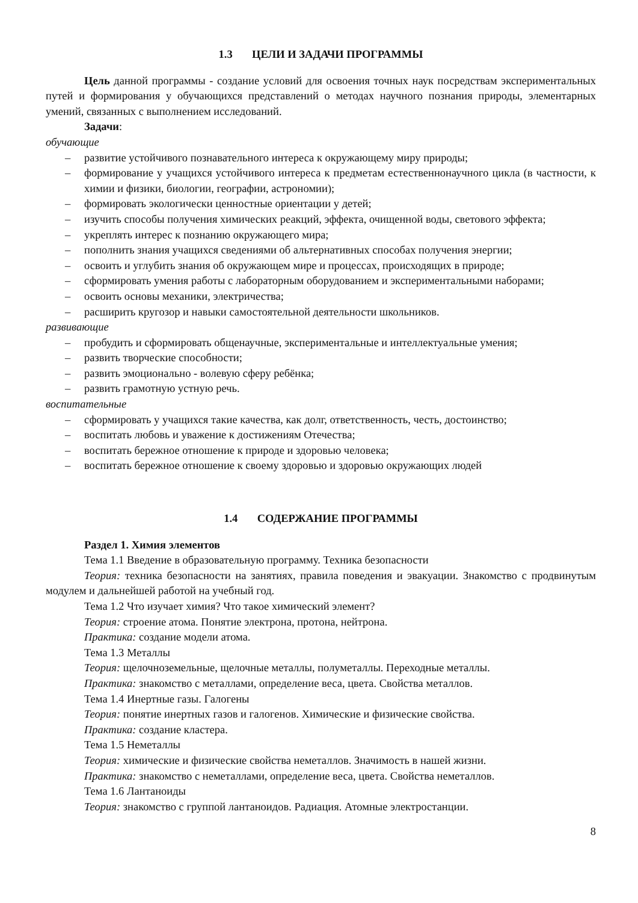1.3 ЦЕЛИ И ЗАДАЧИ ПРОГРАММЫ
Цель данной программы - создание условий для освоения точных наук посредствам экспериментальных путей и формирования у обучающихся представлений о методах научного познания природы, элементарных умений, связанных с выполнением исследований.
Задачи:
обучающие
– развитие устойчивого познавательного интереса к окружающему миру природы;
– формирование у учащихся устойчивого интереса к предметам естественнонаучного цикла (в частности, к химии и физики, биологии, географии, астрономии);
– формировать экологически ценностные ориентации у детей;
– изучить способы получения химических реакций, эффекта, очищенной воды, светового эффекта;
– укреплять интерес к познанию окружающего мира;
– пополнить знания учащихся сведениями об альтернативных способах получения энергии;
– освоить и углубить знания об окружающем мире и процессах, происходящих в природе;
– сформировать умения работы с лабораторным оборудованием и экспериментальными наборами;
– освоить основы механики, электричества;
– расширить кругозор и навыки самостоятельной деятельности школьников.
развивающие
– пробудить и сформировать общенаучные, экспериментальные и интеллектуальные умения;
– развить творческие способности;
– развить эмоционально - волевую сферу ребёнка;
– развить грамотную устную речь.
воспитательные
– сформировать у учащихся такие качества, как долг, ответственность, честь, достоинство;
– воспитать любовь и уважение к достижениям Отечества;
– воспитать бережное отношение к природе и здоровью человека;
– воспитать бережное отношение к своему здоровью и здоровью окружающих людей
1.4 СОДЕРЖАНИЕ ПРОГРАММЫ
Раздел 1. Химия элементов
Тема 1.1 Введение в образовательную программу. Техника безопасности
Теория: техника безопасности на занятиях, правила поведения и эвакуации. Знакомство с продвинутым модулем и дальнейшей работой на учебный год.
Тема 1.2 Что изучает химия? Что такое химический элемент?
Теория: строение атома. Понятие электрона, протона, нейтрона.
Практика: создание модели атома.
Тема 1.3 Металлы
Теория: щелочноземельные, щелочные металлы, полуметаллы. Переходные металлы.
Практика: знакомство с металлами, определение веса, цвета. Свойства металлов.
Тема 1.4 Инертные газы. Галогены
Теория: понятие инертных газов и галогенов. Химические и физические свойства.
Практика: создание кластера.
Тема 1.5 Неметаллы
Теория: химические и физические свойства неметаллов. Значимость в нашей жизни.
Практика: знакомство с неметаллами, определение веса, цвета. Свойства неметаллов.
Тема 1.6 Лантаноиды
Теория: знакомство с группой лантаноидов. Радиация. Атомные электростанции.
8